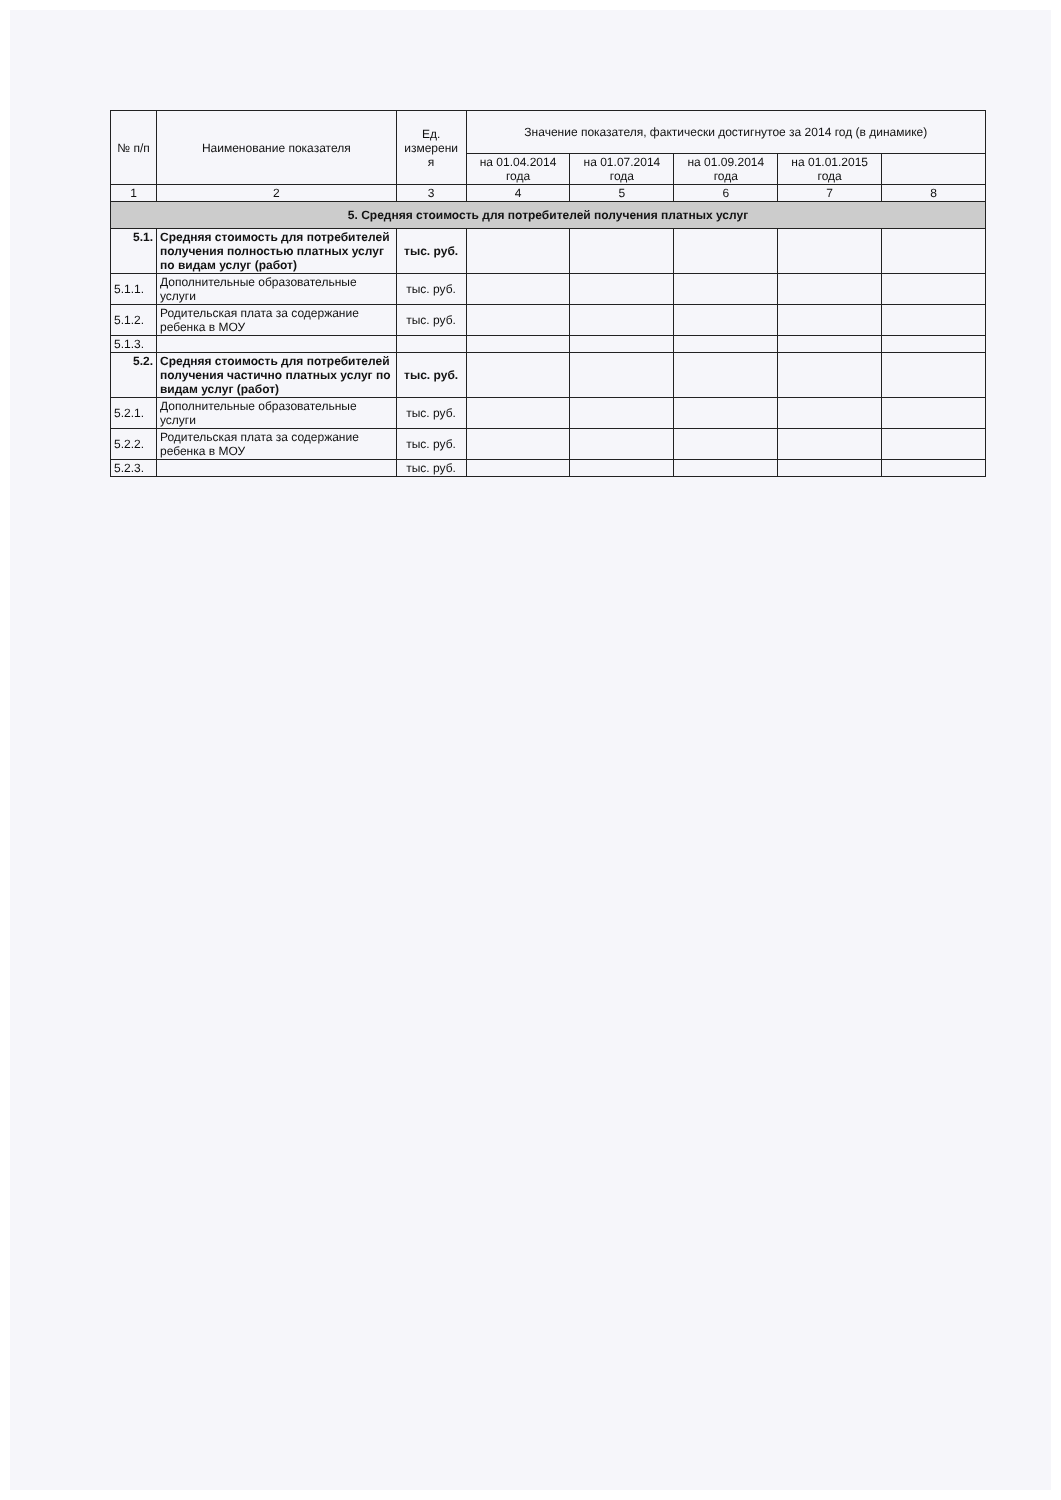| № п/п | Наименование показателя | Ед. измерени я | Значение показателя, фактически достигнутое за 2014 год (в динамике) | | | | |
| --- | --- | --- | --- | --- | --- | --- | --- |
| | | | на 01.04.2014 года | на 01.07.2014 года | на 01.09.2014 года | на 01.01.2015 года | |
| 1 | 2 | 3 | 4 | 5 | 6 | 7 | 8 |
| 5. Средняя стоимость для потребителей получения платных услуг | | | | | | | |
| 5.1. | Средняя стоимость для потребителей получения полностью платных услуг по видам услуг (работ) | тыс. руб. | | | | | |
| 5.1.1. | Дополнительные образовательные услуги | тыс. руб. | | | | | |
| 5.1.2. | Родительская плата за содержание ребенка в МОУ | тыс. руб. | | | | | |
| 5.1.3. | | | | | | | |
| 5.2. | Средняя стоимость для потребителей получения частично платных услуг по видам услуг (работ) | тыс. руб. | | | | | |
| 5.2.1. | Дополнительные образовательные услуги | тыс. руб. | | | | | |
| 5.2.2. | Родительская плата за содержание ребенка в МОУ | тыс. руб. | | | | | |
| 5.2.3. | | тыс. руб. | | | | | |